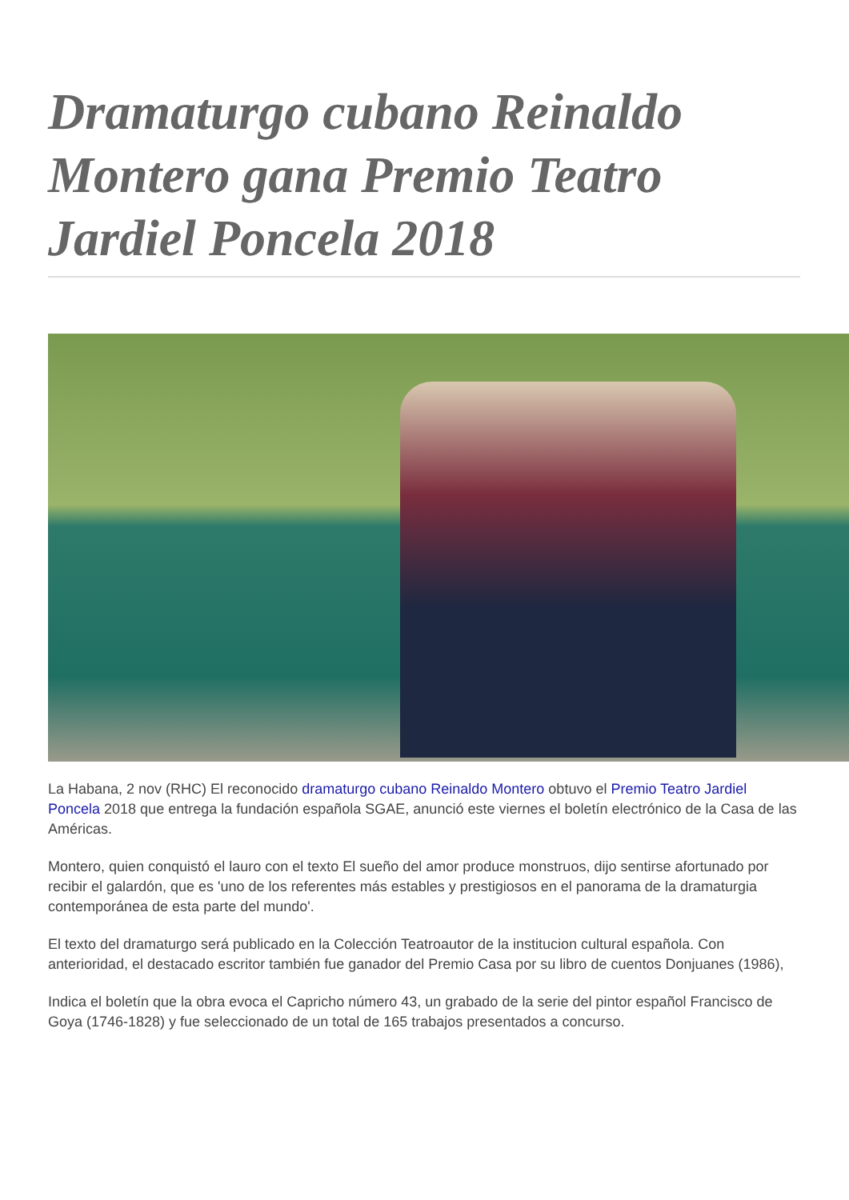Dramaturgo cubano Reinaldo Montero gana Premio Teatro Jardiel Poncela 2018
La Habana, 2 nov (RHC) El reconocido dramaturgo cubano Reinaldo Montero obtuvo el Premio Teatro Jardiel Poncela 2018 que entrega la fundación española SGAE, anunció este viernes el boletín electrónico de la Casa de las Américas.
Montero, quien conquistó el lauro con el texto El sueño del amor produce monstruos, dijo sentirse afortunado por recibir el galardón, que es 'uno de los referentes más estables y prestigiosos en el panorama de la dramaturgia contemporánea de esta parte del mundo'.
El texto del dramaturgo será publicado en la Colección Teatroautor de la institucion cultural española. Con anterioridad, el destacado escritor también fue ganador del Premio Casa por su libro de cuentos Donjuanes (1986),
Indica el boletín que la obra evoca el Capricho número 43, un grabado de la serie del pintor español Francisco de Goya (1746-1828) y fue seleccionado de un total de 165 trabajos presentados a concurso.